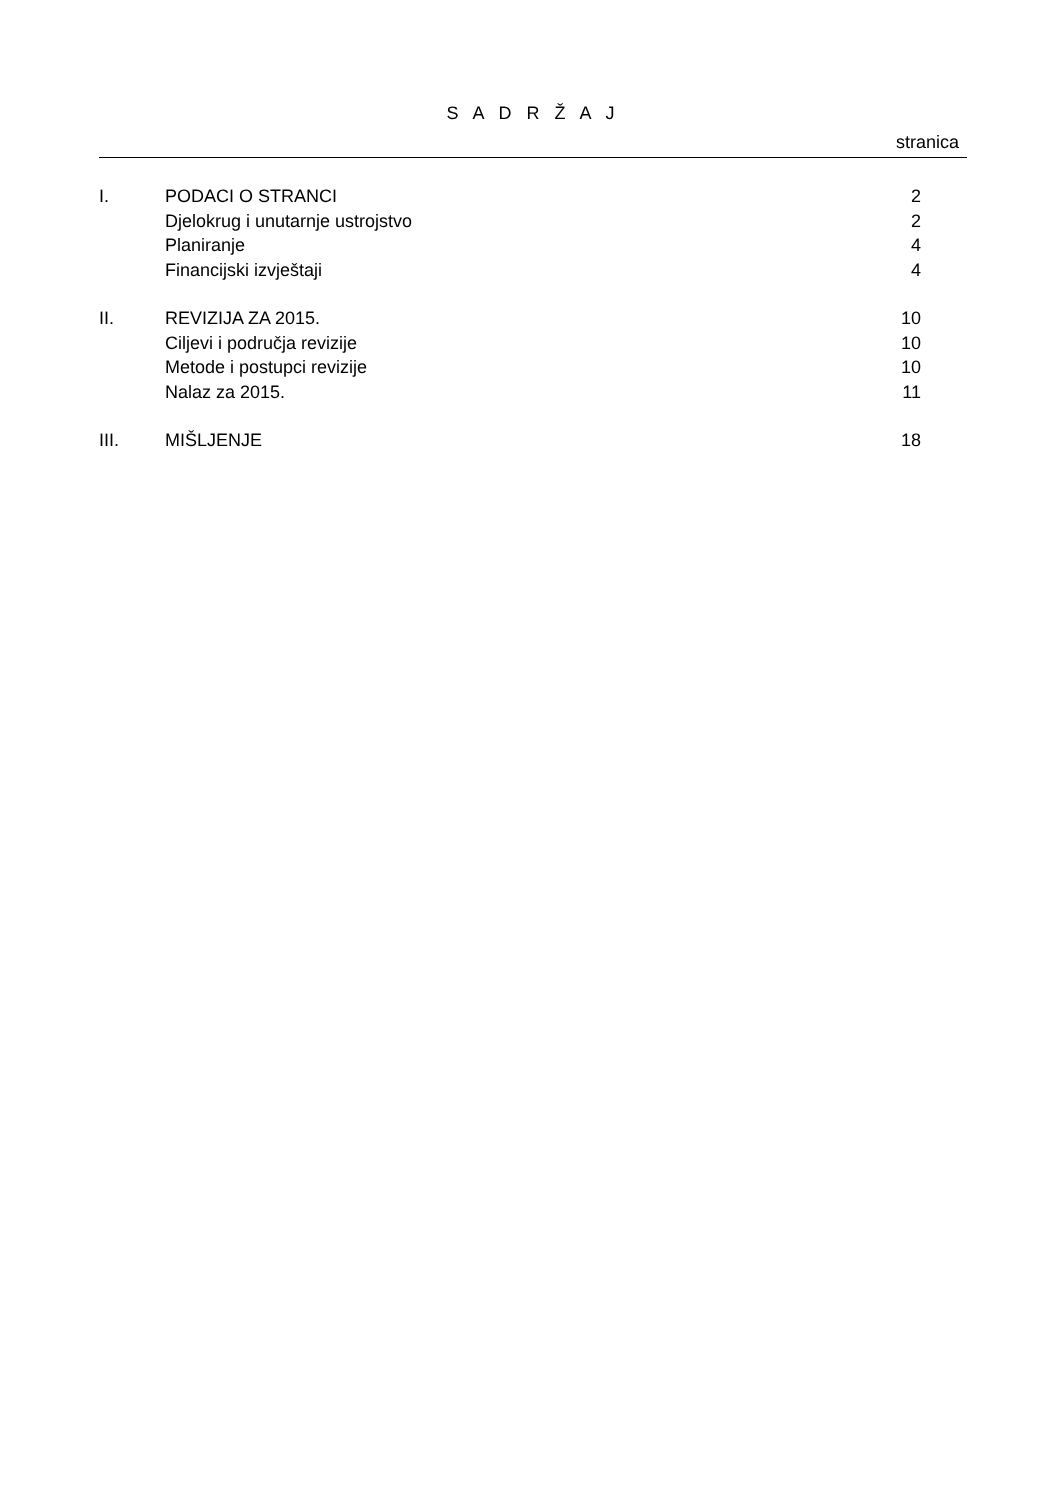S A D R Ž A J
stranica
| I. | PODACI O STRANCI | 2 |
| | Djelokrug i unutarnje ustrojstvo | 2 |
| | Planiranje | 4 |
| | Financijski izvještaji | 4 |
| II. | REVIZIJA ZA 2015. | 10 |
| | Ciljevi i područja revizije | 10 |
| | Metode i postupci revizije | 10 |
| | Nalaz za 2015. | 11 |
| III. | MIŠLJENJE | 18 |